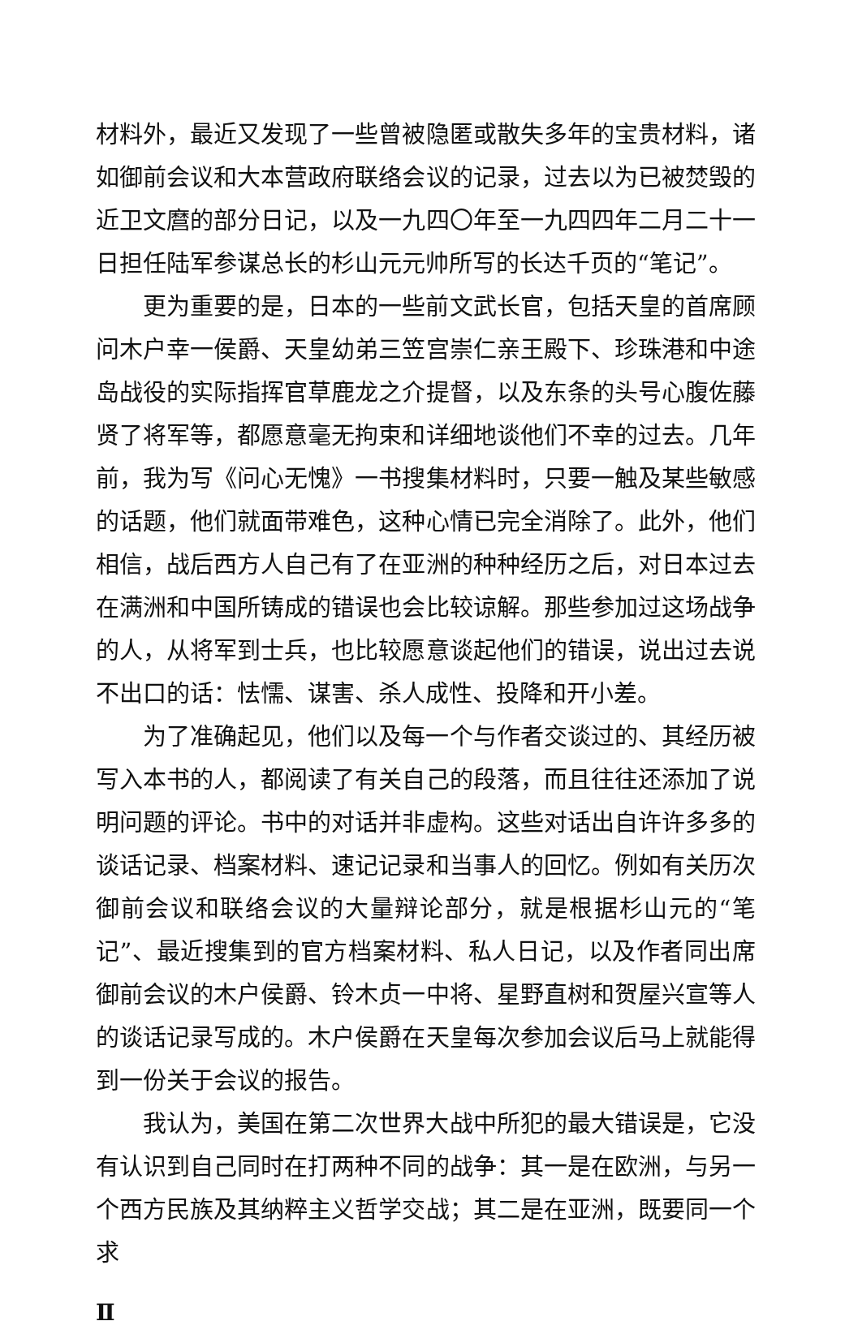材料外，最近又发现了一些曾被隐匿或散失多年的宝贵材料，诸如御前会议和大本营政府联络会议的记录，过去以为已被焚毁的近卫文麿的部分日记，以及一九四〇年至一九四四年二月二十一日担任陆军参谋总长的杉山元元帅所写的长达千页的“笔记”。
更为重要的是，日本的一些前文武长官，包括天皇的首席顾问木户幸一侯爵、天皇幼弟三笠宫崇仁亲王殿下、珍珠港和中途岛战役的实际指挥官草鹿龙之介提督，以及东条的头号心腹佐藤贤了将军等，都愿意毫无拘束和详细地谈他们不幸的过去。几年前，我为写《问心无愧》一书搜集材料时，只要一触及某些敏感的话题，他们就面带难色，这种心情已完全消除了。此外，他们相信，战后西方人自己有了在亚洲的种种经历之后，对日本过去在满洲和中国所铸成的错误也会比较谅解。那些参加过这场战争的人，从将军到士兵，也比较愿意谈起他们的错误，说出过去说不出口的话：怯懦、谋害、杀人成性、投降和开小差。
为了准确起见，他们以及每一个与作者交谈过的、其经历被写入本书的人，都阅读了有关自己的段落，而且往往还添加了说明问题的评论。书中的对话并非虚构。这些对话出自许许多多的谈话记录、档案材料、速记记录和当事人的回忆。例如有关历次御前会议和联络会议的大量辩论部分，就是根据杉山元的“笔记”、最近搜集到的官方档案材料、私人日记，以及作者同出席御前会议的木户侯爵、铃木贞一中将、星野直树和贺屋兴宣等人的谈话记录写成的。木户侯爵在天皇每次参加会议后马上就能得到一份关于会议的报告。
我认为，美国在第二次世界大战中所犯的最大错误是，它没有认识到自己同时在打两种不同的战争：其一是在欧洲，与另一个西方民族及其纳粹主义哲学交战；其二是在亚洲，既要同一个求
Ⅱ